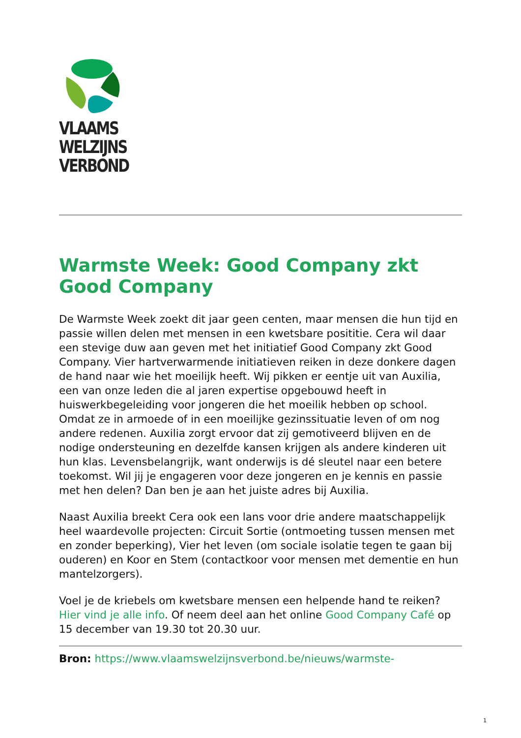VLAAMS
WELZIJNS
VERBOND
Warmste Week: Good Company zkt Good Company
De Warmste Week zoekt dit jaar geen centen, maar mensen die hun tijd en passie willen delen met mensen in een kwetsbare posititie. Cera wil daar een stevige duw aan geven met het initiatief Good Company zkt Good Company. Vier hartverwarmende initiatieven reiken in deze donkere dagen de hand naar wie het moeilijk heeft. Wij pikken er eentje uit van Auxilia, een van onze leden die al jaren expertise opgebouwd heeft in huiswerkbegeleiding voor jongeren die het moeilik hebben op school. Omdat ze in armoede of in een moeilijke gezinssituatie leven of om nog andere redenen. Auxilia zorgt ervoor dat zij gemotiveerd blijven en de nodige ondersteuning en dezelfde kansen krijgen als andere kinderen uit hun klas. Levensbelangrijk, want onderwijs is dé sleutel naar een betere toekomst. Wil jij je engageren voor deze jongeren en je kennis en passie met hen delen? Dan ben je aan het juiste adres bij Auxilia.
Naast Auxilia breekt Cera ook een lans voor drie andere maatschappelijk heel waardevolle projecten: Circuit Sortie (ontmoeting tussen mensen met en zonder beperking), Vier het leven (om sociale isolatie tegen te gaan bij ouderen) en Koor en Stem (contactkoor voor mensen met dementie en hun mantelzorgers).
Voel je de kriebels om kwetsbare mensen een helpende hand te reiken? Hier vind je alle info. Of neem deel aan het online Good Company Café op 15 december van 19.30 tot 20.30 uur.
Bron: https://www.vlaamswelzijnsverbond.be/nieuws/warmste-
1